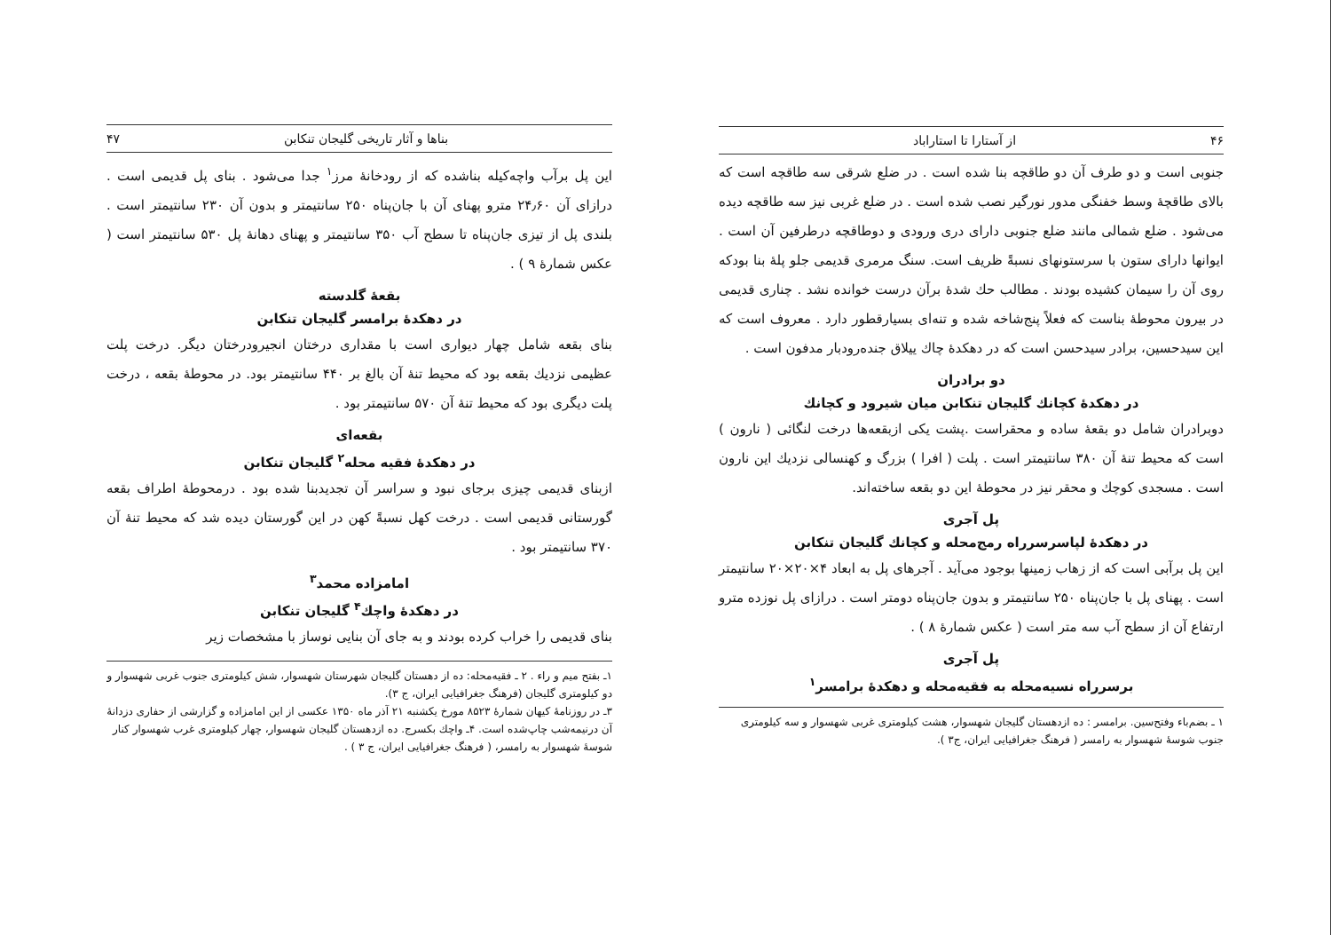۴۶ از آستارا تا استاراباد
جنوبی است و دو طرف آن دو طاقچه بنا شده است . در ضلع شرقی سه طاقچه است که بالای طاقچهٔ وسط خفنگی مدور نورگیر نصب شده است . در ضلع غربی نیز سه طاقچه دیده می‌شود . ضلع شمالی مانند ضلع جنوبی دارای دری ورودی و دوطاقچه درطرفین آن است . ایوانها دارای ستون با سرستونهای نسبةً ظریف است. سنگ مرمری قدیمی جلو پلهٔ بنا بودکه روی آن را سیمان کشیده بودند . مطالب حك شدهٔ برآن درست خوانده نشد . چناری قدیمی در بیرون محوطهٔ بناست که فعلاً پنج‌شاخه شده و تنه‌ای بسیارقطور دارد . معروف است که این سیدحسین، برادر سیدحسن است که در دهکدهٔ چاك ییلاق جنده‌رودبار مدفون است .
دو برادران
در دهکدهٔ کچانك گلیجان تنکابن میان شیرود و کچانك
دوبرادران شامل دو بقعهٔ ساده و محقراست .پشت یکی ازبقعه‌ها درخت لنگائی ( نارون ) است که محیط تنهٔ آن ۳۸۰ سانتیمتر است . پلت ( افرا ) بزرگ و کهنسالی نزدیك این نارون است . مسجدی کوچك و محقر نیز در محوطهٔ این دو بقعه ساخته‌اند.
پل آجری
در دهکدهٔ لپاسرسرراه رمج‌محله و کچانك گلیجان تنکابن
این پل برآبی است که از زهاب زمینها بوجود می‌آید . آجرهای پل به ابعاد ۴×۲۰×۲۰ سانتیمتر است . پهنای پل با جان‌پناه ۲۵۰ سانتیمتر و بدون جان‌پناه دومتر است . درازای پل نوزده مترو ارتفاع آن از سطح آب سه متر است ( عکس شمارهٔ ۸ ) .
پل آجری
برسرراه نسیه‌محله به فقیه‌محله و دهکدهٔ برامسر<sup>۱</sup>
۱ ـ بضم‌باء وفتح‌سین. برامسر : ده ازدهستان گلیجان شهسوار، هشت کیلومتری غربی شهسوار و سه کیلومتری جنوب شوسهٔ شهسوار به رامسر ( فرهنگ جغرافیایی ایران، ج۳ ).
بناها و آثار تاریخی گلیجان تنکابن ۴۷
این پل برآب واچه‌کیله بناشده که از رودخانهٔ مرز<sup>۱</sup> جدا می‌شود . بنای پل قدیمی است . درازای آن ۲۴٫۶۰ مترو پهنای آن با جان‌پناه ۲۵۰ سانتیمتر و بدون آن ۲۳۰ سانتیمتر است . بلندی پل از تیزی جان‌پناه تا سطح آب ۳۵۰ سانتیمتر و پهنای دهانهٔ پل ۵۳۰ سانتیمتر است ( عکس شمارهٔ ۹ ) .
بقعهٔ گلدسته
در دهکدهٔ برامسر گلیجان تنکابن
بنای بقعه شامل چهار دیواری است با مقداری درختان انجیرودرختان دیگر. درخت پلت عظیمی نزدیك بقعه بود که محیط تنهٔ آن بالغ بر ۴۴۰ سانتیمتر بود. در محوطهٔ بقعه ، درخت پلت دیگری بود که محیط تنهٔ آن ۵۷۰ سانتیمتر بود .
بقعه‌ای
در دهکدهٔ فقیه محله<sup>۲</sup> گلیجان تنکابن
ازبنای قدیمی چیزی برجای نبود و سراسر آن تجدیدبنا شده بود . درمحوطهٔ اطراف بقعه گورستانی قدیمی است . درخت کهل نسبةً کهن در این گورستان دیده شد که محیط تنهٔ آن ۳۷۰ سانتیمتر بود .
امامزاده محمد<sup>۳</sup>
در دهکدهٔ واچك<sup>۴</sup> گلیجان تنکابن
بنای قدیمی را خراب کرده بودند و به جای آن بنایی نوساز با مشخصات زیر
۱ـ بفتح میم و راء . ۲ ـ فقیه‌محله: ده از دهستان گلیجان شهرستان شهسوار، شش کیلومتری جنوب غربی شهسوار و دو کیلومتری گلیجان (فرهنگ جغرافیایی ایران، ج ۳).
۳ـ در روزنامهٔ کیهان شمارهٔ ۸۵۲۳ مورخ یکشنبه ۲۱ آذر ماه ۱۳۵۰ عکسی از این امامزاده و گزارشی از حفاری دزدانهٔ آن درنیمه‌شب چاپ‌شده است. ۴ـ واچك بکسرج. ده ازدهستان گلیجان شهسوار، چهار کیلومتری غرب شهسوار کنار شوسهٔ شهسوار به رامسر، ( فرهنگ جغرافیایی ایران، ج ۳ ) .